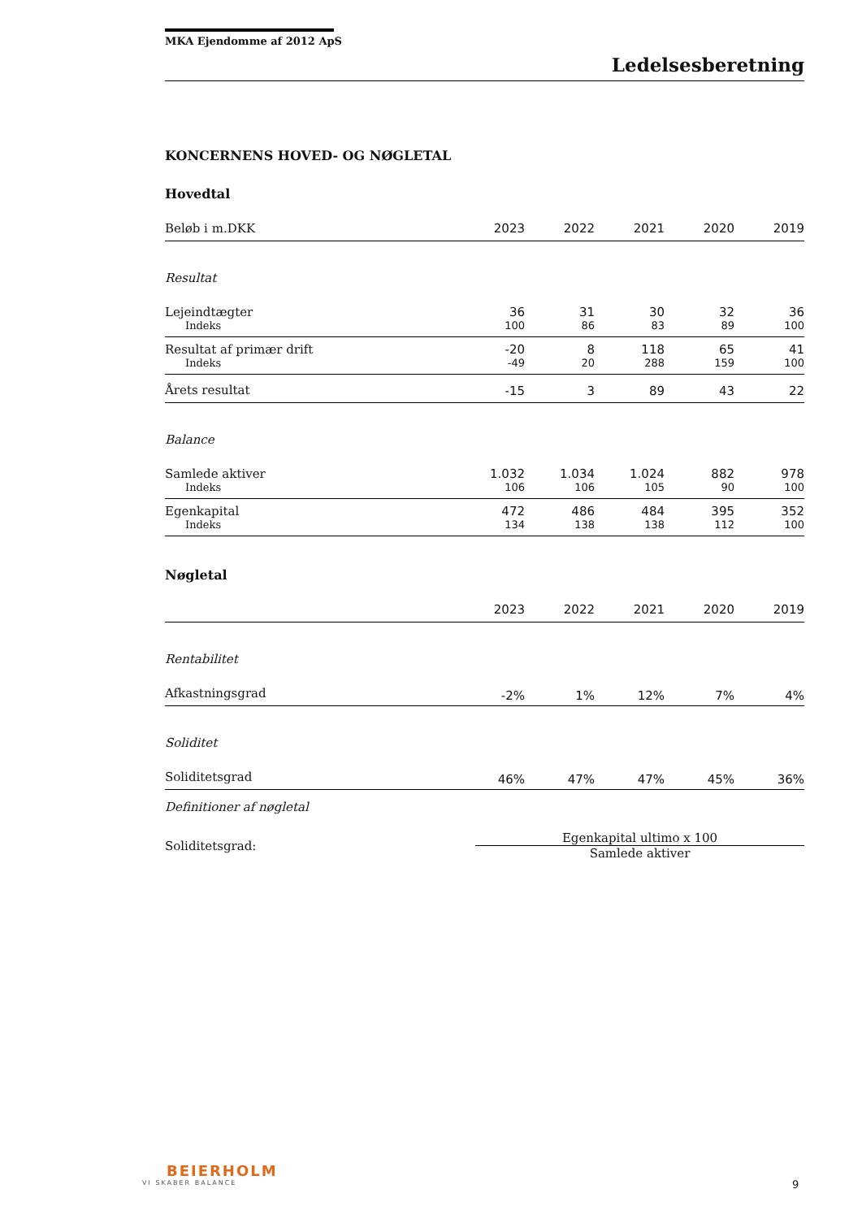MKA Ejendomme af 2012 ApS
Ledelsesberetning
KONCERNENS HOVED- OG NØGLETAL
Hovedtal
| Beløb i m.DKK | 2023 | 2022 | 2021 | 2020 | 2019 |
| --- | --- | --- | --- | --- | --- |
| Resultat | | | | | |
| Lejeindtægter | 36 | 31 | 30 | 32 | 36 |
| Indeks | 100 | 86 | 83 | 89 | 100 |
| Resultat af primær drift | -20 | 8 | 118 | 65 | 41 |
| Indeks | -49 | 20 | 288 | 159 | 100 |
| Årets resultat | -15 | 3 | 89 | 43 | 22 |
| Balance | | | | | |
| Samlede aktiver | 1.032 | 1.034 | 1.024 | 882 | 978 |
| Indeks | 106 | 106 | 105 | 90 | 100 |
| Egenkapital | 472 | 486 | 484 | 395 | 352 |
| Indeks | 134 | 138 | 138 | 112 | 100 |
Nøgletal
| | 2023 | 2022 | 2021 | 2020 | 2019 |
| --- | --- | --- | --- | --- | --- |
| Rentabilitet | | | | | |
| Afkastningsgrad | -2% | 1% | 12% | 7% | 4% |
| Soliditet | | | | | |
| Soliditetsgrad | 46% | 47% | 47% | 45% | 36% |
Definitioner af nøgletal
Soliditetsgrad:
Egenkapital ultimo x 100
Samlede aktiver
BEIERHOLM
VI SKABER BALANCE
9